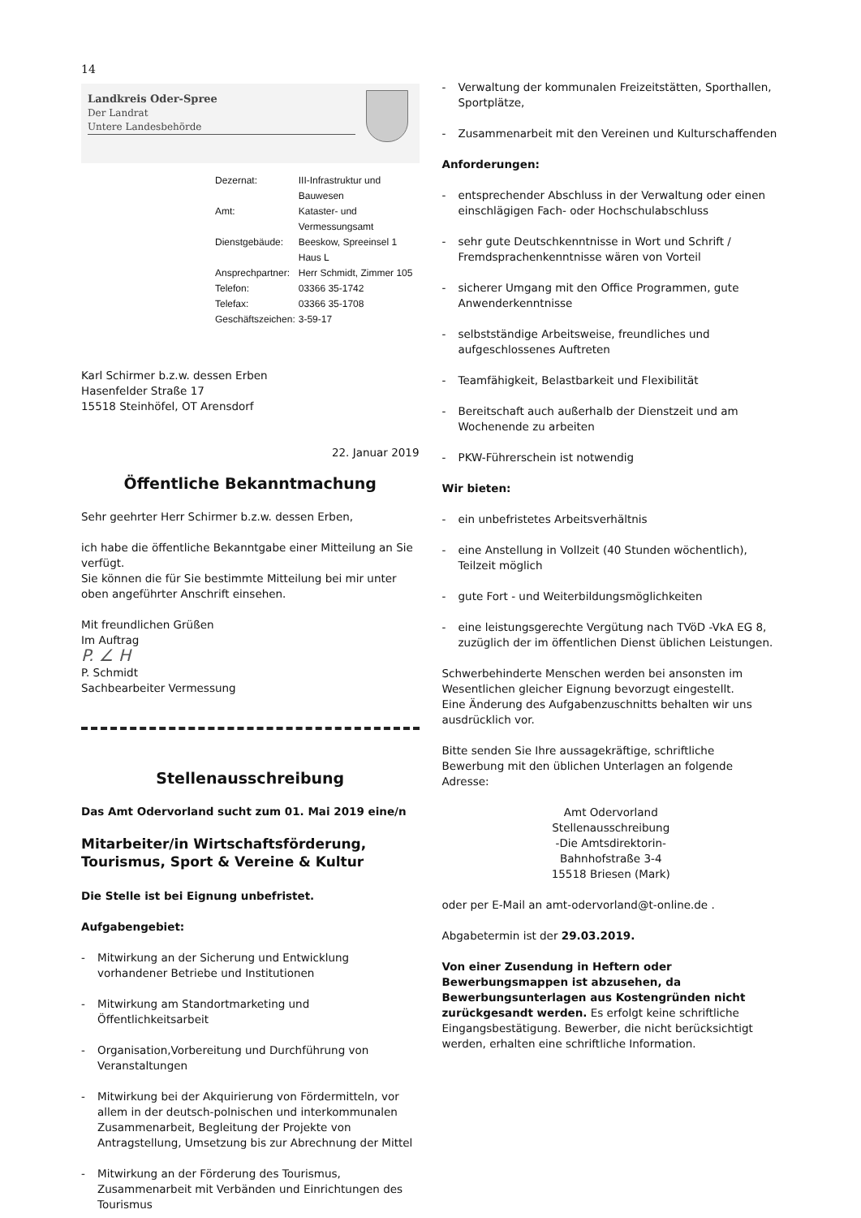14
Landkreis Oder-Spree
Der Landrat
Untere Landesbehörde
| Dezernat: | III-Infrastruktur und Bauwesen |
| Amt: | Kataster- und Vermessungsamt |
| Dienstgebäude: | Beeskow, Spreeinsel 1 Haus L |
| Ansprechpartner: | Herr Schmidt, Zimmer 105 |
| Telefon: | 03366 35-1742 |
| Telefax: | 03366 35-1708 |
| Geschäftszeichen: | 3-59-17 |
Karl Schirmer b.z.w. dessen Erben
Hasenfelder Straße 17
15518 Steinhöfel, OT Arensdorf
22. Januar 2019
Öffentliche Bekanntmachung
Sehr geehrter Herr Schirmer b.z.w. dessen Erben,
ich habe die öffentliche Bekanntgabe einer Mitteilung an Sie verfügt.
Sie können die für Sie bestimmte Mitteilung bei mir unter oben angeführter Anschrift einsehen.
Mit freundlichen Grüßen
Im Auftrag
P. ∠ H
P. Schmidt
Sachbearbeiter Vermessung
Stellenausschreibung
Das Amt Odervorland sucht zum 01. Mai 2019 eine/n
Mitarbeiter/in Wirtschaftsförderung, Tourismus, Sport & Vereine & Kultur
Die Stelle ist bei Eignung unbefristet.
Aufgabengebiet:
- Mitwirkung an der Sicherung und Entwicklung vorhandener Betriebe und Institutionen
- Mitwirkung am Standortmarketing und Öffentlichkeitsarbeit
- Organisation,Vorbereitung und Durchführung von Veranstaltungen
- Mitwirkung bei der Akquirierung von Fördermitteln, vor allem in der deutsch-polnischen und interkommunalen Zusammenarbeit, Begleitung der Projekte von Antragstellung, Umsetzung bis zur Abrechnung der Mittel
- Mitwirkung an der Förderung des Tourismus, Zusammenarbeit mit Verbänden und Einrichtungen des Tourismus
- Verwaltung der kommunalen Freizeitstätten, Sporthallen, Sportplätze,
- Zusammenarbeit mit den Vereinen und Kulturschaffenden
Anforderungen:
- entsprechender Abschluss in der Verwaltung oder einen einschlägigen Fach- oder Hochschulabschluss
- sehr gute Deutschkenntnisse in Wort und Schrift / Fremdsprachenkenntnisse wären von Vorteil
- sicherer Umgang mit den Office Programmen, gute Anwenderkenntnisse
- selbstständige Arbeitsweise, freundliches und aufgeschlossenes Auftreten
- Teamfähigkeit, Belastbarkeit und Flexibilität
- Bereitschaft auch außerhalb der Dienstzeit und am Wochenende zu arbeiten
- PKW-Führerschein ist notwendig
Wir bieten:
- ein unbefristetes Arbeitsverhältnis
- eine Anstellung in Vollzeit (40 Stunden wöchentlich), Teilzeit möglich
- gute Fort - und Weiterbildungsmöglichkeiten
- eine leistungsgerechte Vergütung nach TVöD -VkA EG 8, zuzüglich der im öffentlichen Dienst üblichen Leistungen.
Schwerbehinderte Menschen werden bei ansonsten im Wesentlichen gleicher Eignung bevorzugt eingestellt.
Eine Änderung des Aufgabenzuschnitts behalten wir uns ausdrücklich vor.
Bitte senden Sie Ihre aussagekräftige, schriftliche Bewerbung mit den üblichen Unterlagen an folgende Adresse:
Amt Odervorland
Stellenausschreibung
-Die Amtsdirektorin-
Bahnhofstraße 3-4
15518 Briesen (Mark)
oder per E-Mail an amt-odervorland@t-online.de .
Abgabetermin ist der 29.03.2019.
Von einer Zusendung in Heftern oder Bewerbungsmappen ist abzusehen, da Bewerbungsunterlagen aus Kostengründen nicht zurückgesandt werden. Es erfolgt keine schriftliche Eingangsbestätigung. Bewerber, die nicht berücksichtigt werden, erhalten eine schriftliche Information.